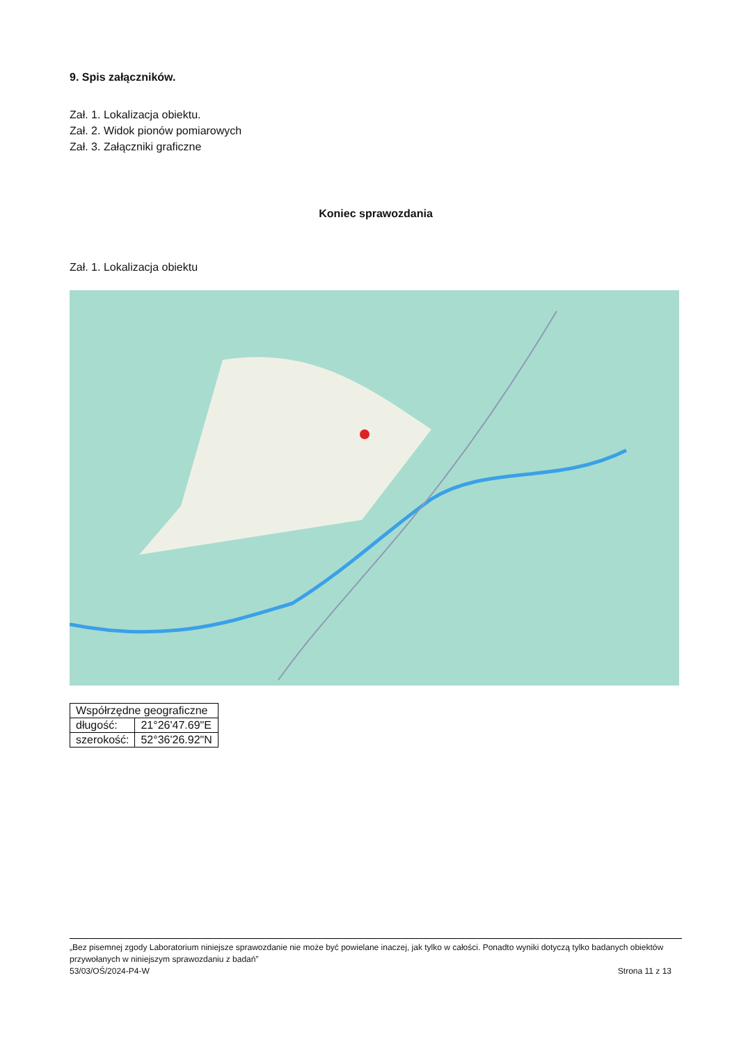9. Spis załączników.
Zał. 1. Lokalizacja obiektu.
Zał. 2. Widok pionów pomiarowych
Zał. 3. Załączniki graficzne
Koniec sprawozdania
Zał. 1. Lokalizacja obiektu
| Współrzędne geograficzne | |
| --- | --- |
| długość: | 21°26'47.69"E |
| szerokość: | 52°36'26.92"N |
„Bez pisemnej zgody Laboratorium niniejsze sprawozdanie nie może być powielane inaczej, jak tylko w całości. Ponadto wyniki dotyczą tylko badanych obiektów przywołanych w niniejszym sprawozdaniu z badań”
53/03/OŚ/2024-P4-W Strona 11 z 13